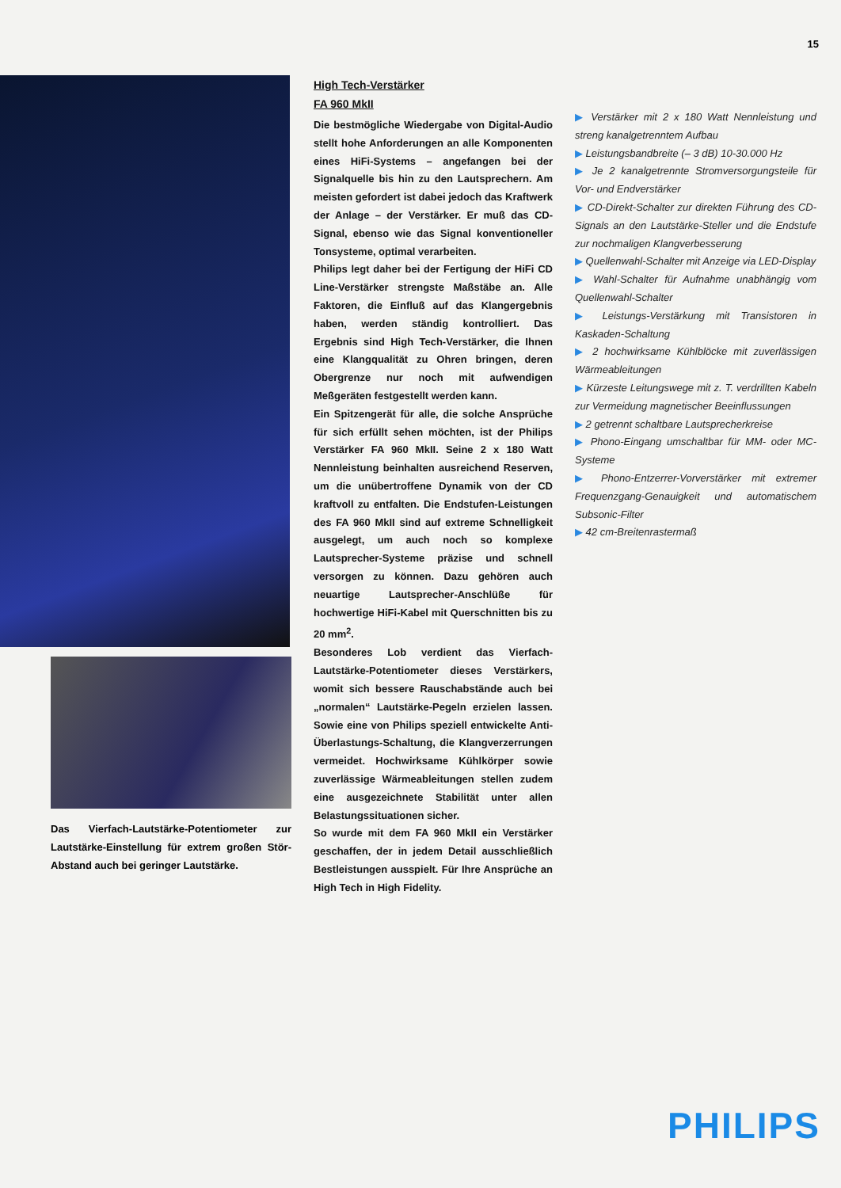15
Das Vierfach-Lautstärke-Potentiometer zur Lautstärke-Einstellung für extrem großen Stör-Abstand auch bei geringer Lautstärke.
High Tech-Verstärker
FA 960 MkII
Die bestmögliche Wiedergabe von Digital-Audio stellt hohe Anforderungen an alle Komponenten eines HiFi-Systems – angefangen bei der Signalquelle bis hin zu den Lautsprechern. Am meisten gefordert ist dabei jedoch das Kraftwerk der Anlage – der Verstärker. Er muß das CD-Signal, ebenso wie das Signal konventioneller Tonsysteme, optimal verarbeiten.
Philips legt daher bei der Fertigung der HiFi CD Line-Verstärker strengste Maßstäbe an. Alle Faktoren, die Einfluß auf das Klangergebnis haben, werden ständig kontrolliert. Das Ergebnis sind High Tech-Verstärker, die Ihnen eine Klangqualität zu Ohren bringen, deren Obergrenze nur noch mit aufwendigen Meßgeräten festgestellt werden kann.
Ein Spitzengerät für alle, die solche Ansprüche für sich erfüllt sehen möchten, ist der Philips Verstärker FA 960 MkII. Seine 2 x 180 Watt Nennleistung beinhalten ausreichend Reserven, um die unübertroffene Dynamik von der CD kraftvoll zu entfalten. Die Endstufen-Leistungen des FA 960 MkII sind auf extreme Schnelligkeit ausgelegt, um auch noch so komplexe Lautsprecher-Systeme präzise und schnell versorgen zu können. Dazu gehören auch neuartige Lautsprecher-Anschlüße für hochwertige HiFi-Kabel mit Querschnitten bis zu 20 mm<sup>2</sup>.
Besonderes Lob verdient das Vierfach-Lautstärke-Potentiometer dieses Verstärkers, womit sich bessere Rauschabstände auch bei „normalen“ Lautstärke-Pegeln erzielen lassen. Sowie eine von Philips speziell entwickelte Anti-Überlastungs-Schaltung, die Klangverzerrungen vermeidet. Hochwirksame Kühlkörper sowie zuverlässige Wärmeableitungen stellen zudem eine ausgezeichnete Stabilität unter allen Belastungssituationen sicher.
So wurde mit dem FA 960 MkII ein Verstärker geschaffen, der in jedem Detail ausschließlich Bestleistungen ausspielt. Für Ihre Ansprüche an High Tech in High Fidelity.
▶ Verstärker mit 2 x 180 Watt Nennleistung und streng kanalgetrenntem Aufbau
▶ Leistungsbandbreite (– 3 dB) 10-30.000 Hz
▶ Je 2 kanalgetrennte Stromversorgungsteile für Vor- und Endverstärker
▶ CD-Direkt-Schalter zur direkten Führung des CD-Signals an den Lautstärke-Steller und die Endstufe zur nochmaligen Klangverbesserung
▶ Quellenwahl-Schalter mit Anzeige via LED-Display
▶ Wahl-Schalter für Aufnahme unabhängig vom Quellenwahl-Schalter
▶ Leistungs-Verstärkung mit Transistoren in Kaskaden-Schaltung
▶ 2 hochwirksame Kühlblöcke mit zuverlässigen Wärmeableitungen
▶ Kürzeste Leitungswege mit z. T. verdrillten Kabeln zur Vermeidung magnetischer Beeinflussungen
▶ 2 getrennt schaltbare Lautsprecherkreise
▶ Phono-Eingang umschaltbar für MM- oder MC-Systeme
▶ Phono-Entzerrer-Vorverstärker mit extremer Frequenzgang-Genauigkeit und automatischem Subsonic-Filter
▶ 42 cm-Breitenrastermaß
PHILIPS